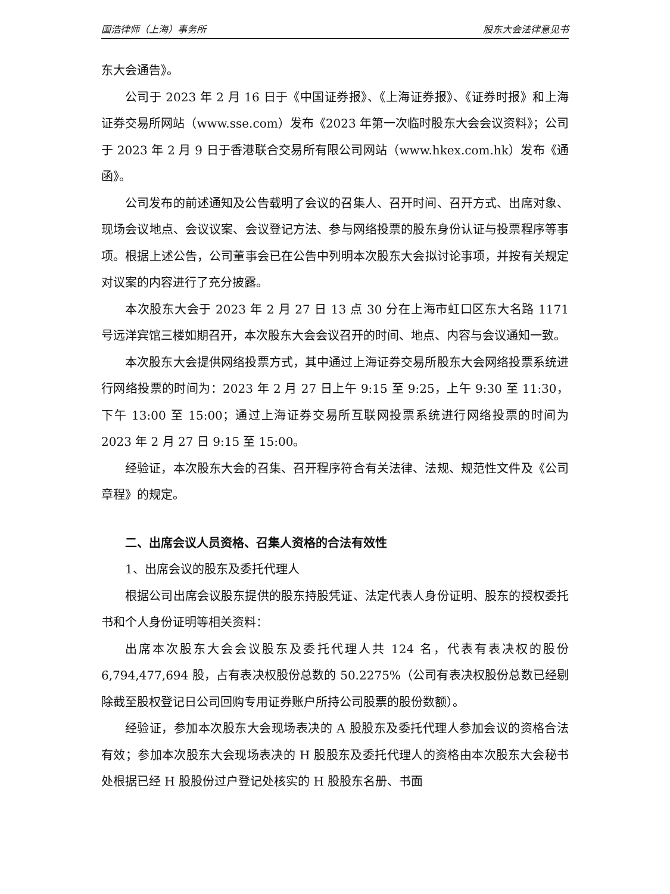国浩律师（上海）事务所 股东大会法律意见书
东大会通告》。
公司于 2023 年 2 月 16 日于《中国证券报》、《上海证券报》、《证券时报》和上海证券交易所网站（www.sse.com）发布《2023 年第一次临时股东大会会议资料》；公司于 2023 年 2 月 9 日于香港联合交易所有限公司网站（www.hkex.com.hk）发布《通函》。
公司发布的前述通知及公告载明了会议的召集人、召开时间、召开方式、出席对象、现场会议地点、会议议案、会议登记方法、参与网络投票的股东身份认证与投票程序等事项。根据上述公告，公司董事会已在公告中列明本次股东大会拟讨论事项，并按有关规定对议案的内容进行了充分披露。
本次股东大会于 2023 年 2 月 27 日 13 点 30 分在上海市虹口区东大名路 1171 号远洋宾馆三楼如期召开，本次股东大会会议召开的时间、地点、内容与会议通知一致。
本次股东大会提供网络投票方式，其中通过上海证券交易所股东大会网络投票系统进行网络投票的时间为：2023 年 2 月 27 日上午 9:15 至 9:25，上午 9:30 至 11:30，下午 13:00 至 15:00；通过上海证券交易所互联网投票系统进行网络投票的时间为 2023 年 2 月 27 日 9:15 至 15:00。
经验证，本次股东大会的召集、召开程序符合有关法律、法规、规范性文件及《公司章程》的规定。
二、出席会议人员资格、召集人资格的合法有效性
1、出席会议的股东及委托代理人
根据公司出席会议股东提供的股东持股凭证、法定代表人身份证明、股东的授权委托书和个人身份证明等相关资料：
出席本次股东大会会议股东及委托代理人共 124 名，代表有表决权的股份 6,794,477,694 股，占有表决权股份总数的 50.2275%（公司有表决权股份总数已经剔除截至股权登记日公司回购专用证券账户所持公司股票的股份数额）。
经验证，参加本次股东大会现场表决的 A 股股东及委托代理人参加会议的资格合法有效；参加本次股东大会现场表决的 H 股股东及委托代理人的资格由本次股东大会秘书处根据已经 H 股股份过户登记处核实的 H 股股东名册、书面